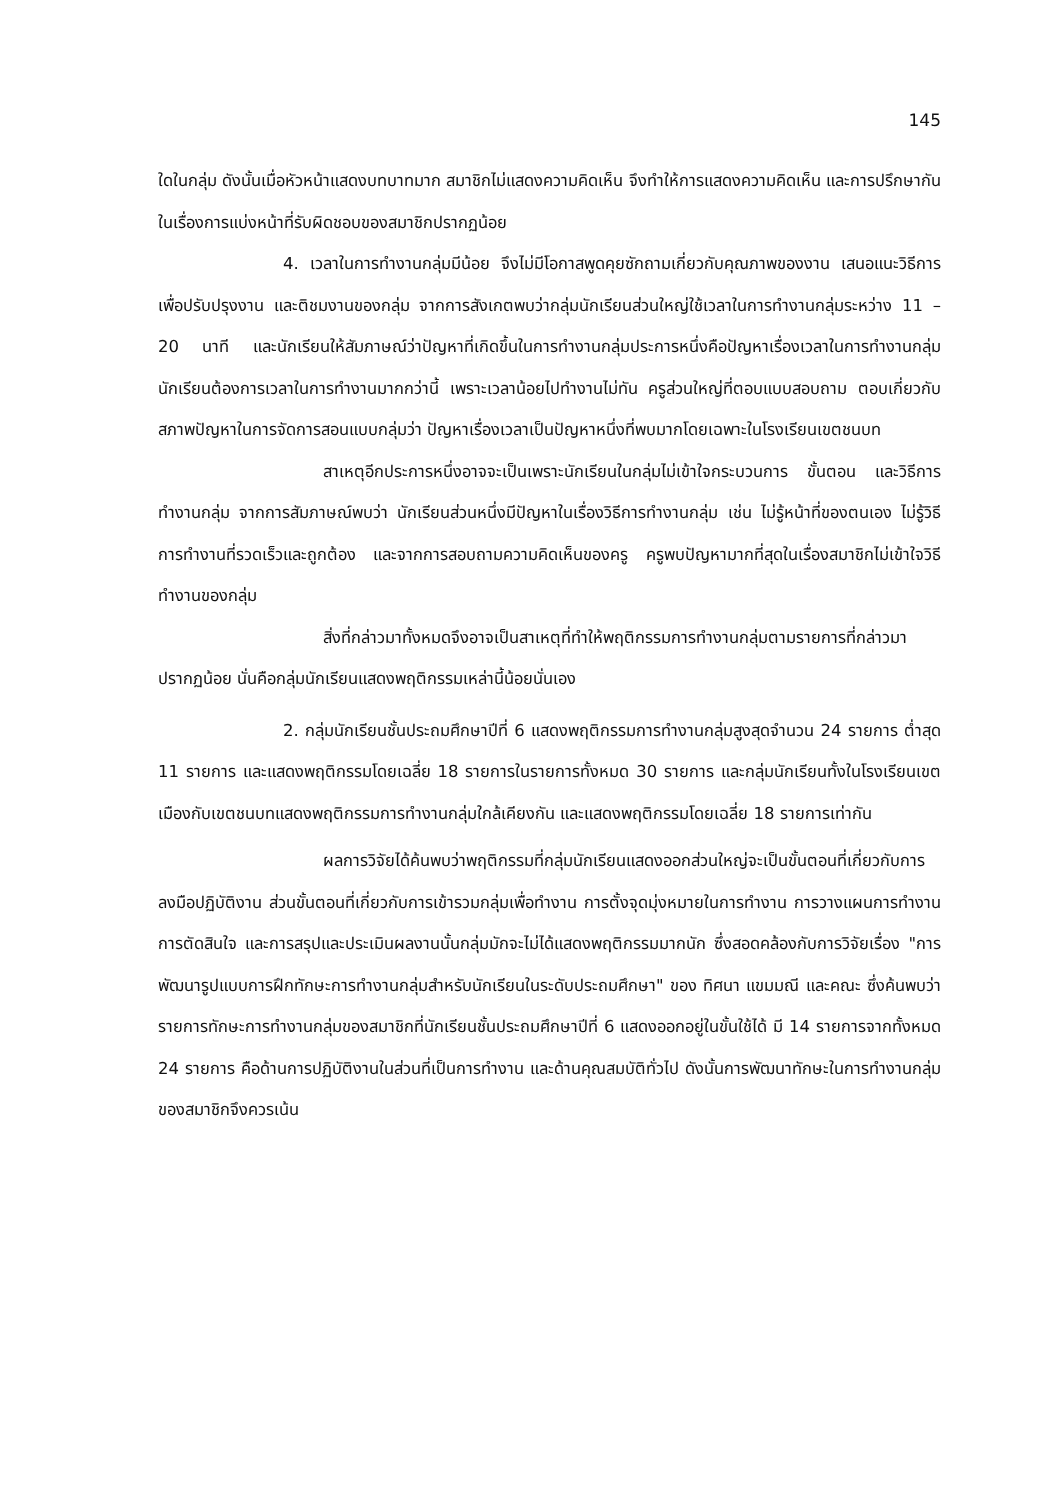145
ใดในกลุ่ม ดังนั้นเมื่อหัวหน้าแสดงบทบาทมาก สมาชิกไม่แสดงความคิดเห็น จึงทำให้การแสดงความคิดเห็น และการปรึกษากันในเรื่องการแบ่งหน้าที่รับผิดชอบของสมาชิกปรากฏน้อย
4. เวลาในการทำงานกลุ่มมีน้อย จึงไม่มีโอกาสพูดคุยซักถามเกี่ยวกับคุณภาพของงาน เสนอแนะวิธีการเพื่อปรับปรุงงาน และติชมงานของกลุ่ม จากการสังเกตพบว่ากลุ่มนักเรียนส่วนใหญ่ใช้เวลาในการทำงานกลุ่มระหว่าง 11 – 20 นาที และนักเรียนให้สัมภาษณ์ว่าปัญหาที่เกิดขึ้นในการทำงานกลุ่มประการหนึ่งคือปัญหาเรื่องเวลาในการทำงานกลุ่ม นักเรียนต้องการเวลาในการทำงานมากกว่านี้ เพราะเวลาน้อยไปทำงานไม่ทัน ครูส่วนใหญ่ที่ตอบแบบสอบถาม ตอบเกี่ยวกับสภาพปัญหาในการจัดการสอนแบบกลุ่มว่า ปัญหาเรื่องเวลาเป็นปัญหาหนึ่งที่พบมากโดยเฉพาะในโรงเรียนเขตชนบท
สาเหตุอีกประการหนึ่งอาจจะเป็นเพราะนักเรียนในกลุ่มไม่เข้าใจกระบวนการ ขั้นตอน และวิธีการทำงานกลุ่ม จากการสัมภาษณ์พบว่า นักเรียนส่วนหนึ่งมีปัญหาในเรื่องวิธีการทำงานกลุ่ม เช่น ไม่รู้หน้าที่ของตนเอง ไม่รู้วิธีการทำงานที่รวดเร็วและถูกต้อง และจากการสอบถามความคิดเห็นของครู ครูพบปัญหามากที่สุดในเรื่องสมาชิกไม่เข้าใจวิธีทำงานของกลุ่ม
สิ่งที่กล่าวมาทั้งหมดจึงอาจเป็นสาเหตุที่ทำให้พฤติกรรมการทำงานกลุ่มตามรายการที่กล่าวมาปรากฏน้อย นั่นคือกลุ่มนักเรียนแสดงพฤติกรรมเหล่านี้น้อยนั่นเอง
2. กลุ่มนักเรียนชั้นประถมศึกษาปีที่ 6 แสดงพฤติกรรมการทำงานกลุ่มสูงสุดจำนวน 24 รายการ ต่ำสุด 11 รายการ และแสดงพฤติกรรมโดยเฉลี่ย 18 รายการในรายการทั้งหมด 30 รายการ และกลุ่มนักเรียนทั้งในโรงเรียนเขตเมืองกับเขตชนบทแสดงพฤติกรรมการทำงานกลุ่มใกล้เคียงกัน และแสดงพฤติกรรมโดยเฉลี่ย 18 รายการเท่ากัน
ผลการวิจัยได้ค้นพบว่าพฤติกรรมที่กลุ่มนักเรียนแสดงออกส่วนใหญ่จะเป็นขั้นตอนที่เกี่ยวกับการลงมือปฏิบัติงาน ส่วนขั้นตอนที่เกี่ยวกับการเข้ารวมกลุ่มเพื่อทำงาน การตั้งจุดมุ่งหมายในการทำงาน การวางแผนการทำงาน การตัดสินใจ และการสรุปและประเมินผลงานนั้นกลุ่มมักจะไม่ได้แสดงพฤติกรรมมากนัก ซึ่งสอดคล้องกับการวิจัยเรื่อง "การพัฒนารูปแบบการฝึกทักษะการทำงานกลุ่มสำหรับนักเรียนในระดับประถมศึกษา" ของ ทิศนา แขมมณี และคณะ ซึ่งค้นพบว่า รายการทักษะการทำงานกลุ่มของสมาชิกที่นักเรียนชั้นประถมศึกษาปีที่ 6 แสดงออกอยู่ในขั้นใช้ได้ มี 14 รายการจากทั้งหมด 24 รายการ คือด้านการปฏิบัติงานในส่วนที่เป็นการทำงาน และด้านคุณสมบัติทั่วไป ดังนั้นการพัฒนาทักษะในการทำงานกลุ่มของสมาชิกจึงควรเน้น